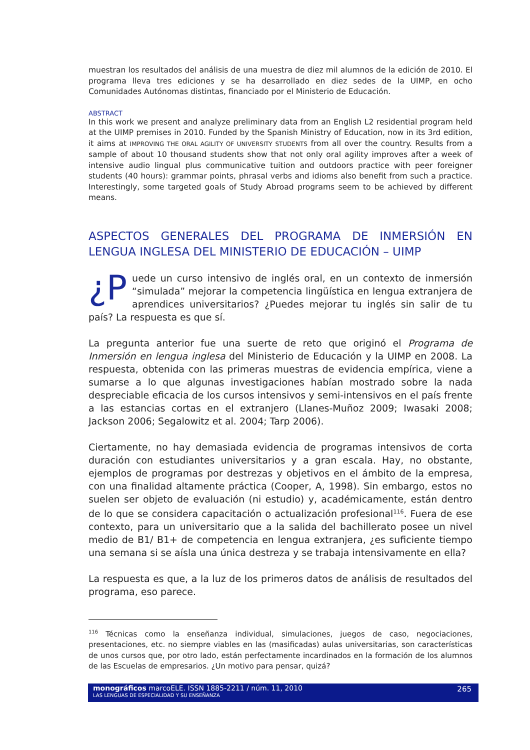muestran los resultados del análisis de una muestra de diez mil alumnos de la edición de 2010. El programa lleva tres ediciones y se ha desarrollado en diez sedes de la UIMP, en ocho Comunidades Autónomas distintas, financiado por el Ministerio de Educación.
ABSTRACT
In this work we present and analyze preliminary data from an English L2 residential program held at the UIMP premises in 2010. Funded by the Spanish Ministry of Education, now in its 3rd edition, it aims at IMPROVING THE ORAL AGILITY OF UNIVERSITY STUDENTS from all over the country. Results from a sample of about 10 thousand students show that not only oral agility improves after a week of intensive audio lingual plus communicative tuition and outdoors practice with peer foreigner students (40 hours): grammar points, phrasal verbs and idioms also benefit from such a practice. Interestingly, some targeted goals of Study Abroad programs seem to be achieved by different means.
ASPECTOS GENERALES DEL PROGRAMA DE INMERSIÓN EN LENGUA INGLESA DEL MINISTERIO DE EDUCACIÓN – UIMP
¿P uede un curso intensivo de inglés oral, en un contexto de inmersión “simulada” mejorar la competencia lingüística en lengua extranjera de aprendices universitarios? ¿Puedes mejorar tu inglés sin salir de tu país? La respuesta es que sí.
La pregunta anterior fue una suerte de reto que originó el Programa de Inmersión en lengua inglesa del Ministerio de Educación y la UIMP en 2008. La respuesta, obtenida con las primeras muestras de evidencia empírica, viene a sumarse a lo que algunas investigaciones habían mostrado sobre la nada despreciable eficacia de los cursos intensivos y semi-intensivos en el país frente a las estancias cortas en el extranjero (Llanes-Muñoz 2009; Iwasaki 2008; Jackson 2006; Segalowitz et al. 2004; Tarp 2006).
Ciertamente, no hay demasiada evidencia de programas intensivos de corta duración con estudiantes universitarios y a gran escala. Hay, no obstante, ejemplos de programas por destrezas y objetivos en el ámbito de la empresa, con una finalidad altamente práctica (Cooper, A, 1998). Sin embargo, estos no suelen ser objeto de evaluación (ni estudio) y, académicamente, están dentro de lo que se considera capacitación o actualización profesional<sup>116</sup>. Fuera de ese contexto, para un universitario que a la salida del bachillerato posee un nivel medio de B1/ B1+ de competencia en lengua extranjera, ¿es suficiente tiempo una semana si se aísla una única destreza y se trabaja intensivamente en ella?
La respuesta es que, a la luz de los primeros datos de análisis de resultados del programa, eso parece.
<sup>116</sup> Técnicas como la enseñanza individual, simulaciones, juegos de caso, negociaciones, presentaciones, etc. no siempre viables en las (masificadas) aulas universitarias, son características de unos cursos que, por otro lado, están perfectamente incardinados en la formación de los alumnos de las Escuelas de empresarios. ¿Un motivo para pensar, quizá?
monográficos marcoELE. ISSN 1885-2211 / núm. 11, 2010
LAS LENGUAS DE ESPECIALIDAD Y SU ENSEÑANZA
265